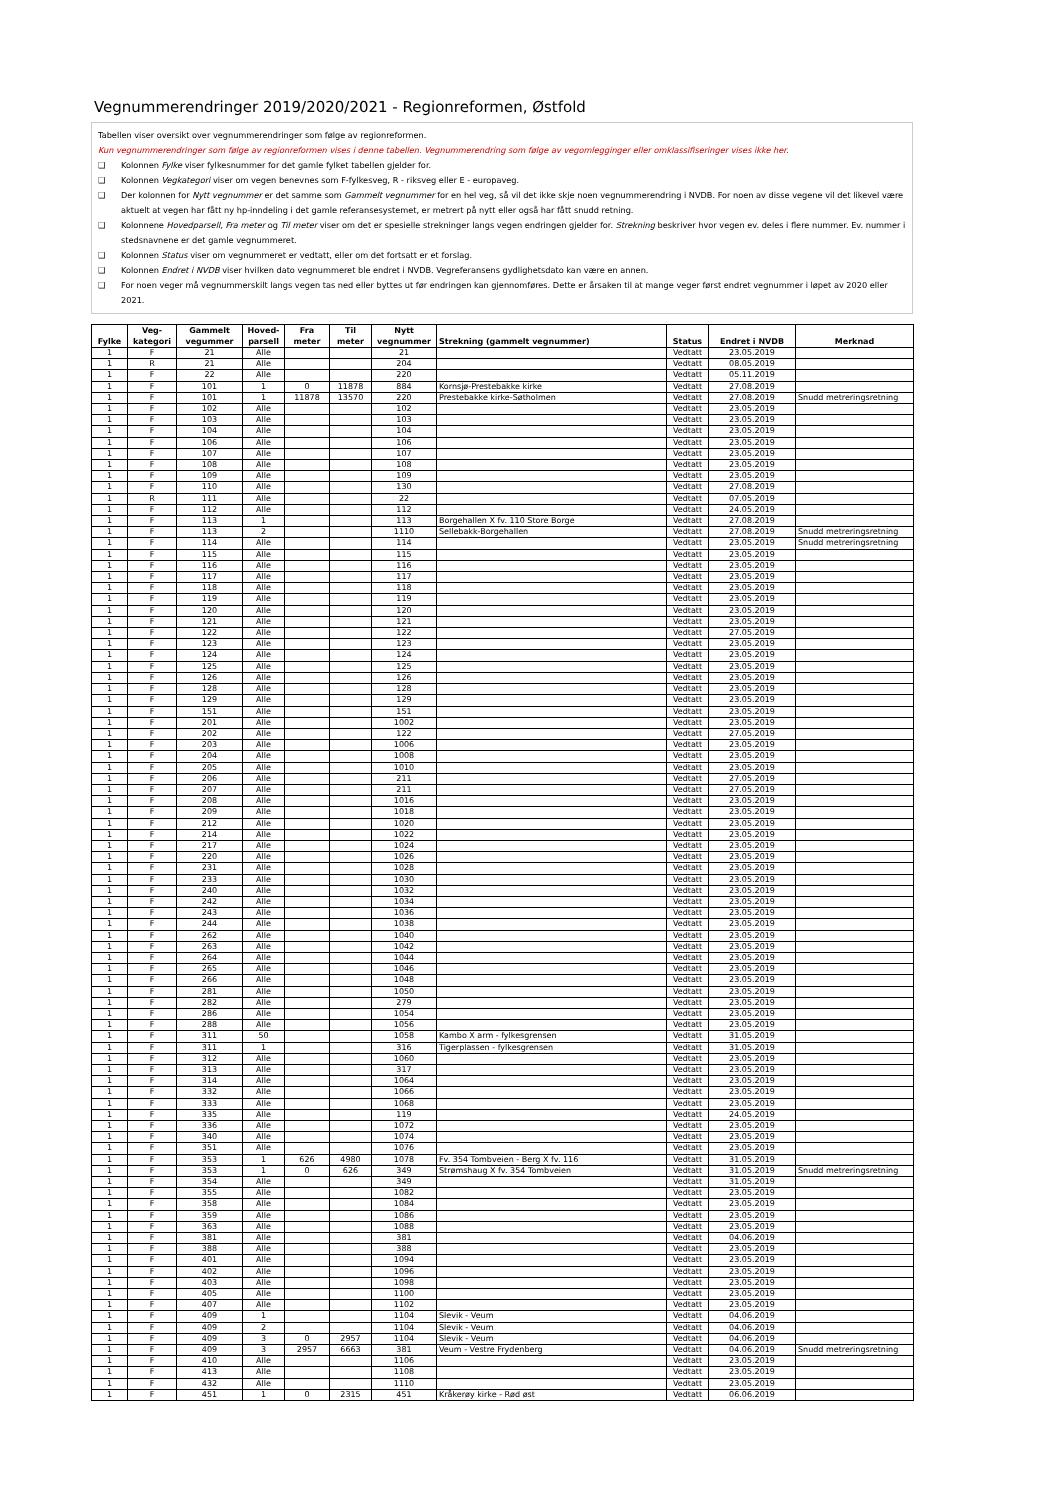Vegnummerendringer 2019/2020/2021 - Regionreformen, Østfold
Tabellen viser oversikt over vegnummerendringer som følge av regionreformen.
Kun vegnummerendringer som følge av regionreformen vises i denne tabellen. Vegnummerendring som følge av vegomlegginger eller omklassifiseringer vises ikke her.
❑ Kolonnen Fylke viser fylkesnummer for det gamle fylket tabellen gjelder for.
❑ Kolonnen Vegkategori viser om vegen benevnes som F-fylkesveg, R - riksveg eller E - europaveg.
❑ Der kolonnen for Nytt vegnummer er det samme som Gammelt vegnummer for en hel veg, så vil det ikke skje noen vegnummerendring i NVDB. For noen av disse vegene vil det likevel være aktuelt at vegen har fått ny hp-inndeling i det gamle referansesystemet, er metrert på nytt eller også har fått snudd retning.
❑ Kolonnene Hovedparsell, Fra meter og Til meter viser om det er spesielle strekninger langs vegen endringen gjelder for. Strekning beskriver hvor vegen ev. deles i flere nummer. Ev. nummer i stedsnavnene er det gamle vegnummeret.
❑ Kolonnen Status viser om vegnummeret er vedtatt, eller om det fortsatt er et forslag.
❑ Kolonnen Endret i NVDB viser hvilken dato vegnummeret ble endret i NVDB. Vegreferansens gydlighetsdato kan være en annen.
❑ For noen veger må vegnummerskilt langs vegen tas ned eller byttes ut før endringen kan gjennomføres. Dette er årsaken til at mange veger først endret vegnummer i løpet av 2020 eller 2021.
| Fylke | Veg- kategori | Gammelt vegummer | Hoved- parsell | Fra meter | Til meter | Nytt vegnummer | Strekning (gammelt vegnummer) | Status | Endret i NVDB | Merknad |
| --- | --- | --- | --- | --- | --- | --- | --- | --- | --- | --- |
| 1 | F | 21 | Alle | | | 21 | | Vedtatt | 23.05.2019 | |
| 1 | R | 21 | Alle | | | 204 | | Vedtatt | 08.05.2019 | |
| 1 | F | 22 | Alle | | | 220 | | Vedtatt | 05.11.2019 | |
| 1 | F | 101 | 1 | 0 | 11878 | 884 | Kornsjø-Prestebakke kirke | Vedtatt | 27.08.2019 | |
| 1 | F | 101 | 1 | 11878 | 13570 | 220 | Prestebakke kirke-Søtholmen | Vedtatt | 27.08.2019 | Snudd metreringsretning |
| 1 | F | 102 | Alle | | | 102 | | Vedtatt | 23.05.2019 | |
| 1 | F | 103 | Alle | | | 103 | | Vedtatt | 23.05.2019 | |
| 1 | F | 104 | Alle | | | 104 | | Vedtatt | 23.05.2019 | |
| 1 | F | 106 | Alle | | | 106 | | Vedtatt | 23.05.2019 | |
| 1 | F | 107 | Alle | | | 107 | | Vedtatt | 23.05.2019 | |
| 1 | F | 108 | Alle | | | 108 | | Vedtatt | 23.05.2019 | |
| 1 | F | 109 | Alle | | | 109 | | Vedtatt | 23.05.2019 | |
| 1 | F | 110 | Alle | | | 130 | | Vedtatt | 27.08.2019 | |
| 1 | R | 111 | Alle | | | 22 | | Vedtatt | 07.05.2019 | |
| 1 | F | 112 | Alle | | | 112 | | Vedtatt | 24.05.2019 | |
| 1 | F | 113 | 1 | | | 113 | Borgehallen X fv. 110 Store Borge | Vedtatt | 27.08.2019 | |
| 1 | F | 113 | 2 | | | 1110 | Sellebakk-Borgehallen | Vedtatt | 27.08.2019 | Snudd metreringsretning |
| 1 | F | 114 | Alle | | | 114 | | Vedtatt | 23.05.2019 | Snudd metreringsretning |
| 1 | F | 115 | Alle | | | 115 | | Vedtatt | 23.05.2019 | |
| 1 | F | 116 | Alle | | | 116 | | Vedtatt | 23.05.2019 | |
| 1 | F | 117 | Alle | | | 117 | | Vedtatt | 23.05.2019 | |
| 1 | F | 118 | Alle | | | 118 | | Vedtatt | 23.05.2019 | |
| 1 | F | 119 | Alle | | | 119 | | Vedtatt | 23.05.2019 | |
| 1 | F | 120 | Alle | | | 120 | | Vedtatt | 23.05.2019 | |
| 1 | F | 121 | Alle | | | 121 | | Vedtatt | 23.05.2019 | |
| 1 | F | 122 | Alle | | | 122 | | Vedtatt | 27.05.2019 | |
| 1 | F | 123 | Alle | | | 123 | | Vedtatt | 23.05.2019 | |
| 1 | F | 124 | Alle | | | 124 | | Vedtatt | 23.05.2019 | |
| 1 | F | 125 | Alle | | | 125 | | Vedtatt | 23.05.2019 | |
| 1 | F | 126 | Alle | | | 126 | | Vedtatt | 23.05.2019 | |
| 1 | F | 128 | Alle | | | 128 | | Vedtatt | 23.05.2019 | |
| 1 | F | 129 | Alle | | | 129 | | Vedtatt | 23.05.2019 | |
| 1 | F | 151 | Alle | | | 151 | | Vedtatt | 23.05.2019 | |
| 1 | F | 201 | Alle | | | 1002 | | Vedtatt | 23.05.2019 | |
| 1 | F | 202 | Alle | | | 122 | | Vedtatt | 27.05.2019 | |
| 1 | F | 203 | Alle | | | 1006 | | Vedtatt | 23.05.2019 | |
| 1 | F | 204 | Alle | | | 1008 | | Vedtatt | 23.05.2019 | |
| 1 | F | 205 | Alle | | | 1010 | | Vedtatt | 23.05.2019 | |
| 1 | F | 206 | Alle | | | 211 | | Vedtatt | 27.05.2019 | |
| 1 | F | 207 | Alle | | | 211 | | Vedtatt | 27.05.2019 | |
| 1 | F | 208 | Alle | | | 1016 | | Vedtatt | 23.05.2019 | |
| 1 | F | 209 | Alle | | | 1018 | | Vedtatt | 23.05.2019 | |
| 1 | F | 212 | Alle | | | 1020 | | Vedtatt | 23.05.2019 | |
| 1 | F | 214 | Alle | | | 1022 | | Vedtatt | 23.05.2019 | |
| 1 | F | 217 | Alle | | | 1024 | | Vedtatt | 23.05.2019 | |
| 1 | F | 220 | Alle | | | 1026 | | Vedtatt | 23.05.2019 | |
| 1 | F | 231 | Alle | | | 1028 | | Vedtatt | 23.05.2019 | |
| 1 | F | 233 | Alle | | | 1030 | | Vedtatt | 23.05.2019 | |
| 1 | F | 240 | Alle | | | 1032 | | Vedtatt | 23.05.2019 | |
| 1 | F | 242 | Alle | | | 1034 | | Vedtatt | 23.05.2019 | |
| 1 | F | 243 | Alle | | | 1036 | | Vedtatt | 23.05.2019 | |
| 1 | F | 244 | Alle | | | 1038 | | Vedtatt | 23.05.2019 | |
| 1 | F | 262 | Alle | | | 1040 | | Vedtatt | 23.05.2019 | |
| 1 | F | 263 | Alle | | | 1042 | | Vedtatt | 23.05.2019 | |
| 1 | F | 264 | Alle | | | 1044 | | Vedtatt | 23.05.2019 | |
| 1 | F | 265 | Alle | | | 1046 | | Vedtatt | 23.05.2019 | |
| 1 | F | 266 | Alle | | | 1048 | | Vedtatt | 23.05.2019 | |
| 1 | F | 281 | Alle | | | 1050 | | Vedtatt | 23.05.2019 | |
| 1 | F | 282 | Alle | | | 279 | | Vedtatt | 23.05.2019 | |
| 1 | F | 286 | Alle | | | 1054 | | Vedtatt | 23.05.2019 | |
| 1 | F | 288 | Alle | | | 1056 | | Vedtatt | 23.05.2019 | |
| 1 | F | 311 | 50 | | | 1058 | Kambo X arm - fylkesgrensen | Vedtatt | 31.05.2019 | |
| 1 | F | 311 | 1 | | | 316 | Tigerplassen - fylkesgrensen | Vedtatt | 31.05.2019 | |
| 1 | F | 312 | Alle | | | 1060 | | Vedtatt | 23.05.2019 | |
| 1 | F | 313 | Alle | | | 317 | | Vedtatt | 23.05.2019 | |
| 1 | F | 314 | Alle | | | 1064 | | Vedtatt | 23.05.2019 | |
| 1 | F | 332 | Alle | | | 1066 | | Vedtatt | 23.05.2019 | |
| 1 | F | 333 | Alle | | | 1068 | | Vedtatt | 23.05.2019 | |
| 1 | F | 335 | Alle | | | 119 | | Vedtatt | 24.05.2019 | |
| 1 | F | 336 | Alle | | | 1072 | | Vedtatt | 23.05.2019 | |
| 1 | F | 340 | Alle | | | 1074 | | Vedtatt | 23.05.2019 | |
| 1 | F | 351 | Alle | | | 1076 | | Vedtatt | 23.05.2019 | |
| 1 | F | 353 | 1 | 626 | 4980 | 1078 | Fv. 354 Tombveien - Berg X fv. 116 | Vedtatt | 31.05.2019 | |
| 1 | F | 353 | 1 | 0 | 626 | 349 | Strømshaug X fv. 354 Tombveien | Vedtatt | 31.05.2019 | Snudd metreringsretning |
| 1 | F | 354 | Alle | | | 349 | | Vedtatt | 31.05.2019 | |
| 1 | F | 355 | Alle | | | 1082 | | Vedtatt | 23.05.2019 | |
| 1 | F | 358 | Alle | | | 1084 | | Vedtatt | 23.05.2019 | |
| 1 | F | 359 | Alle | | | 1086 | | Vedtatt | 23.05.2019 | |
| 1 | F | 363 | Alle | | | 1088 | | Vedtatt | 23.05.2019 | |
| 1 | F | 381 | Alle | | | 381 | | Vedtatt | 04.06.2019 | |
| 1 | F | 388 | Alle | | | 388 | | Vedtatt | 23.05.2019 | |
| 1 | F | 401 | Alle | | | 1094 | | Vedtatt | 23.05.2019 | |
| 1 | F | 402 | Alle | | | 1096 | | Vedtatt | 23.05.2019 | |
| 1 | F | 403 | Alle | | | 1098 | | Vedtatt | 23.05.2019 | |
| 1 | F | 405 | Alle | | | 1100 | | Vedtatt | 23.05.2019 | |
| 1 | F | 407 | Alle | | | 1102 | | Vedtatt | 23.05.2019 | |
| 1 | F | 409 | 1 | | | 1104 | Slevik - Veum | Vedtatt | 04.06.2019 | |
| 1 | F | 409 | 2 | | | 1104 | Slevik - Veum | Vedtatt | 04.06.2019 | |
| 1 | F | 409 | 3 | 0 | 2957 | 1104 | Slevik - Veum | Vedtatt | 04.06.2019 | |
| 1 | F | 409 | 3 | 2957 | 6663 | 381 | Veum - Vestre Frydenberg | Vedtatt | 04.06.2019 | Snudd metreringsretning |
| 1 | F | 410 | Alle | | | 1106 | | Vedtatt | 23.05.2019 | |
| 1 | F | 413 | Alle | | | 1108 | | Vedtatt | 23.05.2019 | |
| 1 | F | 432 | Alle | | | 1110 | | Vedtatt | 23.05.2019 | |
| 1 | F | 451 | 1 | 0 | 2315 | 451 | Kråkerøy kirke - Rød øst | Vedtatt | 06.06.2019 | |